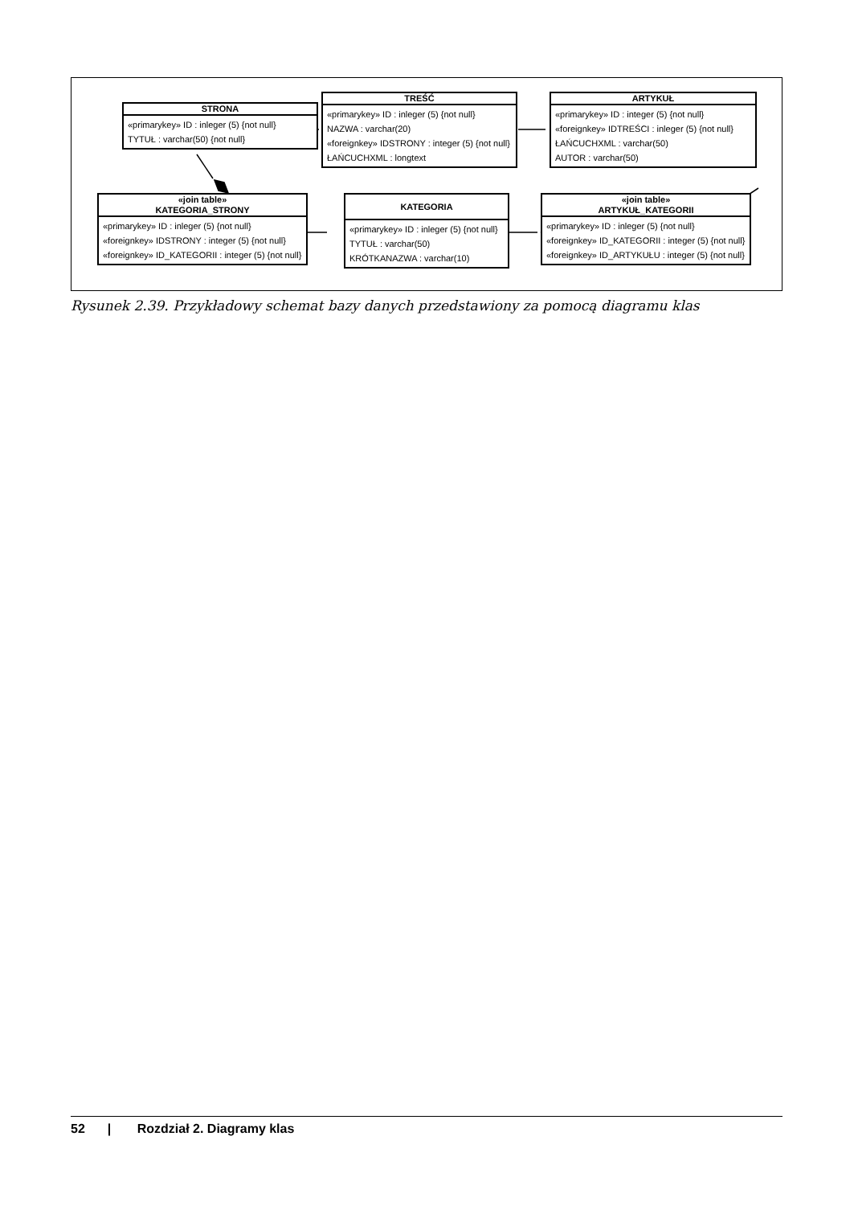STRONA
«primarykey» ID : inleger (5) {not null}
TYTUŁ : varchar(50) {not null}
TREŚĆ
«primarykey» ID : inleger (5) {not null}
NAZWA : varchar(20)
«foreignkey» IDSTRONY : integer (5) {not null}
ŁAŃCUCHXML : longtext
ARTYKUŁ
«primarykey» ID : integer (5) {not null}
«foreignkey» IDTREŚCI : inleger (5) {not null}
ŁAŃCUCHXML : varchar(50)
AUTOR : varchar(50)
«join table»
KATEGORIA_STRONY
«primarykey» ID : inleger (5) {not null}
«foreignkey» IDSTRONY : integer (5) {not null}
«foreignkey» ID_KATEGORII : integer (5) {not null}
KATEGORIA
«primarykey» ID : inleger (5) {not null}
TYTUŁ : varchar(50)
KRÓTKANAZWA : varchar(10)
«join table»
ARTYKUŁ_KATEGORII
«primarykey» ID : inleger (5) {not null}
«foreignkey» ID_KATEGORII : integer (5) {not null}
«foreignkey» ID_ARTYKUŁU : integer (5) {not null}
Rysunek 2.39. Przykładowy schemat bazy danych przedstawiony za pomocą diagramu klas
52 | Rozdział 2. Diagramy klas